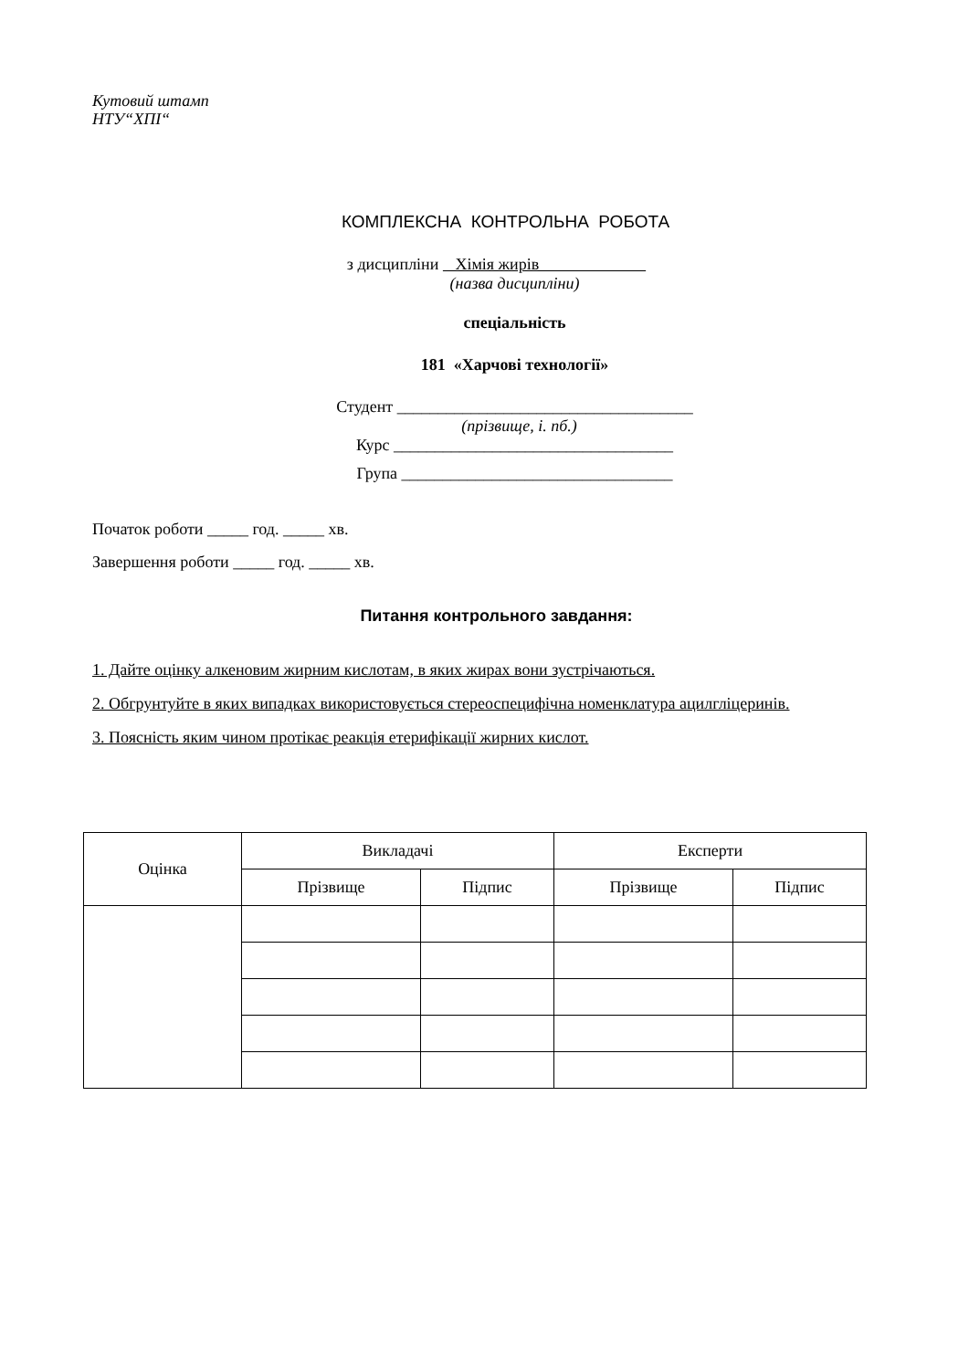Кутовий штамп
НТУ“ХПІ“
КОМПЛЕКСНА КОНТРОЛЬНА РОБОТА
з дисципліни Хімія жирів
(назва дисципліни)
спеціальність
181 «Харчові технології»
Студент ____________________________________
(прізвище, і. пб.)
Курс __________________________________
Група _________________________________
Початок роботи _____ год. _____ хв.
Завершення роботи _____ год. _____ хв.
Питання контрольного завдання:
1. Дайте оцінку алкеновим жирним кислотам, в яких жирах вони зустрічаються.
2. Обгрунтуйте в яких випадках використовується стереоспецифічна номенклатура ацилгліцеринів.
3. Поясність яким чином протікає реакція етерифікації жирних кислот.
| Оцінка | Викладачі | | Експерти | |
| --- | --- | --- | --- | --- |
| | Прізвище | Підпис | Прізвище | Підпис |